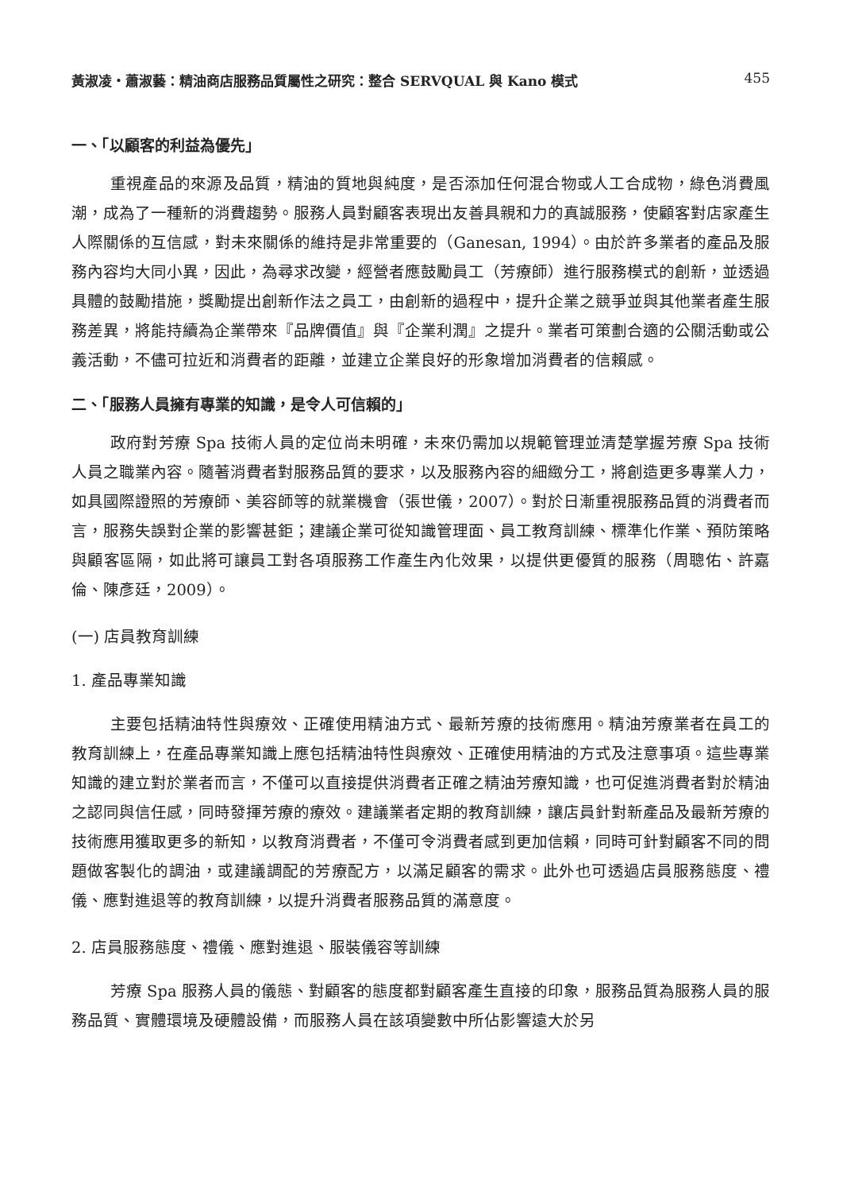黃淑凌・蕭淑藝：精油商店服務品質屬性之研究：整合 SERVQUAL 與 Kano 模式 455
一、「以顧客的利益為優先」
重視產品的來源及品質，精油的質地與純度，是否添加任何混合物或人工合成物，綠色消費風潮，成為了一種新的消費趨勢。服務人員對顧客表現出友善具親和力的真誠服務，使顧客對店家產生人際關係的互信感，對未來關係的維持是非常重要的（Ganesan, 1994）。由於許多業者的產品及服務內容均大同小異，因此，為尋求改變，經營者應鼓勵員工（芳療師）進行服務模式的創新，並透過具體的鼓勵措施，獎勵提出創新作法之員工，由創新的過程中，提升企業之競爭並與其他業者產生服務差異，將能持續為企業帶來『品牌價值』與『企業利潤』之提升。業者可策劃合適的公關活動或公義活動，不儘可拉近和消費者的距離，並建立企業良好的形象增加消費者的信賴感。
二、「服務人員擁有專業的知識，是令人可信賴的」
政府對芳療 Spa 技術人員的定位尚未明確，未來仍需加以規範管理並清楚掌握芳療 Spa 技術人員之職業內容。隨著消費者對服務品質的要求，以及服務內容的細緻分工，將創造更多專業人力，如具國際證照的芳療師、美容師等的就業機會（張世儀，2007）。對於日漸重視服務品質的消費者而言，服務失誤對企業的影響甚鉅；建議企業可從知識管理面、員工教育訓練、標準化作業、預防策略與顧客區隔，如此將可讓員工對各項服務工作產生內化效果，以提供更優質的服務（周聰佑、許嘉倫、陳彥廷，2009）。
(一) 店員教育訓練
1. 產品專業知識
主要包括精油特性與療效、正確使用精油方式、最新芳療的技術應用。精油芳療業者在員工的教育訓練上，在產品專業知識上應包括精油特性與療效、正確使用精油的方式及注意事項。這些專業知識的建立對於業者而言，不僅可以直接提供消費者正確之精油芳療知識，也可促進消費者對於精油之認同與信任感，同時發揮芳療的療效。建議業者定期的教育訓練，讓店員針對新產品及最新芳療的技術應用獲取更多的新知，以教育消費者，不僅可令消費者感到更加信賴，同時可針對顧客不同的問題做客製化的調油，或建議調配的芳療配方，以滿足顧客的需求。此外也可透過店員服務態度、禮儀、應對進退等的教育訓練，以提升消費者服務品質的滿意度。
2. 店員服務態度、禮儀、應對進退、服裝儀容等訓練
芳療 Spa 服務人員的儀態、對顧客的態度都對顧客產生直接的印象，服務品質為服務人員的服務品質、實體環境及硬體設備，而服務人員在該項變數中所佔影響遠大於另